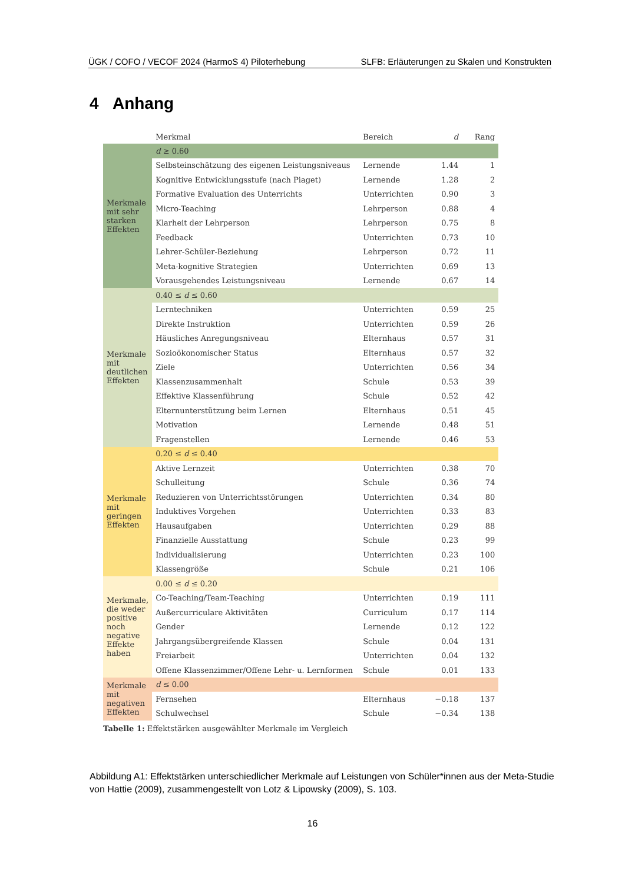ÜGK / COFO / VECOF 2024 (HarmoS 4) Piloterhebung SLFB: Erläuterungen zu Skalen und Konstrukten
4 Anhang
| | Merkmal | Bereich | d | Rang |
| --- | --- | --- | --- | --- |
| Merkmale mit sehr starken Effekten | d ≥ 0.60 | | | |
| | Selbsteinschätzung des eigenen Leistungsniveaus | Lernende | 1.44 | 1 |
| | Kognitive Entwicklungsstufe (nach Piaget) | Lernende | 1.28 | 2 |
| | Formative Evaluation des Unterrichts | Unterrichten | 0.90 | 3 |
| | Micro-Teaching | Lehrperson | 0.88 | 4 |
| | Klarheit der Lehrperson | Lehrperson | 0.75 | 8 |
| | Feedback | Unterrichten | 0.73 | 10 |
| | Lehrer-Schüler-Beziehung | Lehrperson | 0.72 | 11 |
| | Meta-kognitive Strategien | Unterrichten | 0.69 | 13 |
| | Vorausgehendes Leistungsniveau | Lernende | 0.67 | 14 |
| Merkmale mit deutlichen Effekten | 0.40 ≤ d ≤ 0.60 | | | |
| | Lerntechniken | Unterrichten | 0.59 | 25 |
| | Direkte Instruktion | Unterrichten | 0.59 | 26 |
| | Häusliches Anregungsniveau | Elternhaus | 0.57 | 31 |
| | Sozioökonomischer Status | Elternhaus | 0.57 | 32 |
| | Ziele | Unterrichten | 0.56 | 34 |
| | Klassenzusammenhalt | Schule | 0.53 | 39 |
| | Effektive Klassenführung | Schule | 0.52 | 42 |
| | Elternunterstützung beim Lernen | Elternhaus | 0.51 | 45 |
| | Motivation | Lernende | 0.48 | 51 |
| | Fragenstellen | Lernende | 0.46 | 53 |
| Merkmale mit geringen Effekten | 0.20 ≤ d ≤ 0.40 | | | |
| | Aktive Lernzeit | Unterrichten | 0.38 | 70 |
| | Schulleitung | Schule | 0.36 | 74 |
| | Reduzieren von Unterrichtsstörungen | Unterrichten | 0.34 | 80 |
| | Induktives Vorgehen | Unterrichten | 0.33 | 83 |
| | Hausaufgaben | Unterrichten | 0.29 | 88 |
| | Finanzielle Ausstattung | Schule | 0.23 | 99 |
| | Individualisierung | Unterrichten | 0.23 | 100 |
| | Klassengröße | Schule | 0.21 | 106 |
| Merkmale, die weder positive noch negative Effekte haben | 0.00 ≤ d ≤ 0.20 | | | |
| | Co-Teaching/Team-Teaching | Unterrichten | 0.19 | 111 |
| | Außercurriculare Aktivitäten | Curriculum | 0.17 | 114 |
| | Gender | Lernende | 0.12 | 122 |
| | Jahrgangsübergreifende Klassen | Schule | 0.04 | 131 |
| | Freiarbeit | Unterrichten | 0.04 | 132 |
| | Offene Klassenzimmer/Offene Lehr- u. Lernformen | Schule | 0.01 | 133 |
| Merkmale mit negativen Effekten | d ≤ 0.00 | | | |
| | Fernsehen | Elternhaus | −0.18 | 137 |
| | Schulwechsel | Schule | −0.34 | 138 |
Tabelle 1: Effektstärken ausgewählter Merkmale im Vergleich
Abbildung A1: Effektstärken unterschiedlicher Merkmale auf Leistungen von Schüler*innen aus der Meta-Studie von Hattie (2009), zusammengestellt von Lotz & Lipowsky (2009), S. 103.
16